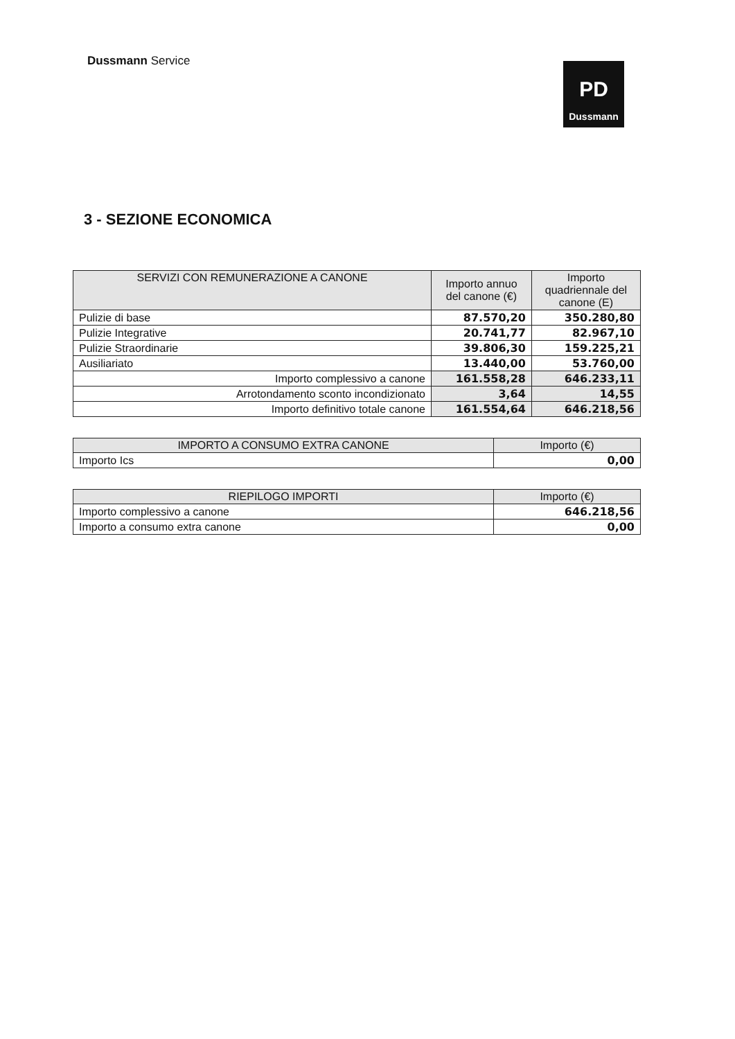Dussmann Service
PD
Dussmann
3 - SEZIONE ECONOMICA
| SERVIZI CON REMUNERAZIONE A CANONE | Importo annuo del canone (€) | Importo quadriennale del canone (E) |
| --- | --- | --- |
| Pulizie di base | 87.570,20 | 350.280,80 |
| Pulizie Integrative | 20.741,77 | 82.967,10 |
| Pulizie Straordinarie | 39.806,30 | 159.225,21 |
| Ausiliariato | 13.440,00 | 53.760,00 |
| Importo complessivo a canone | 161.558,28 | 646.233,11 |
| Arrotondamento sconto incondizionato | 3,64 | 14,55 |
| Importo definitivo totale canone | 161.554,64 | 646.218,56 |
| IMPORTO A CONSUMO EXTRA CANONE | Importo (€) |
| --- | --- |
| Importo Ics | 0,00 |
| RIEPILOGO IMPORTI | Importo (€) |
| --- | --- |
| Importo complessivo a canone | 646.218,56 |
| Importo a consumo extra canone | 0,00 |